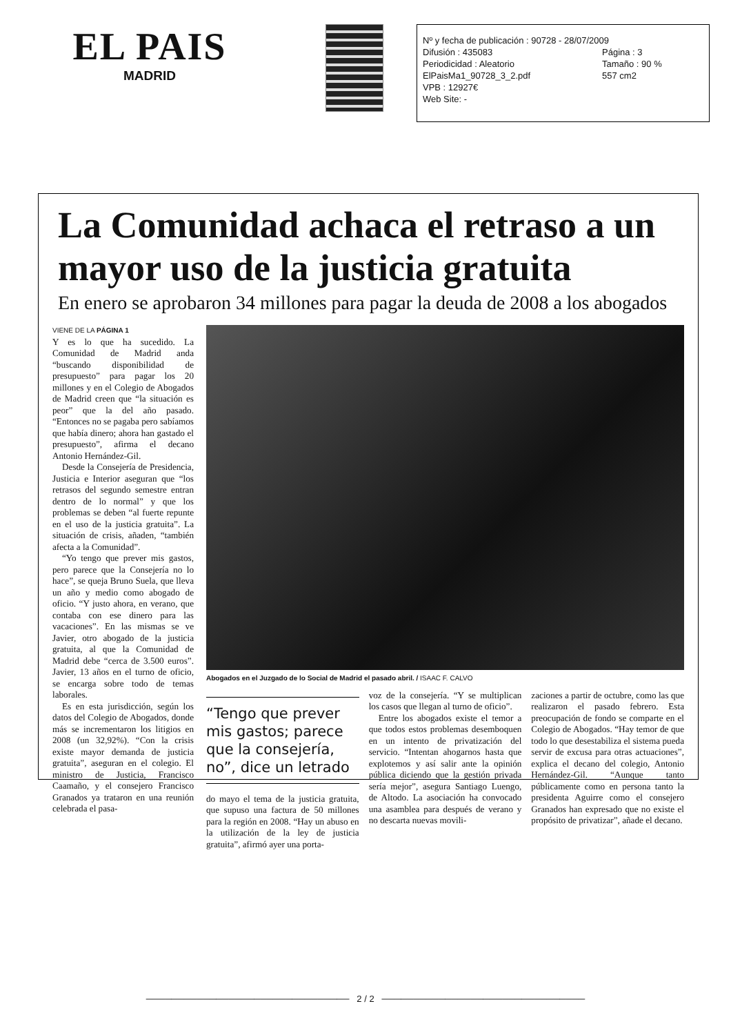EL PAIS
MADRID
Nº y fecha de publicación : 90728 - 28/07/2009
Difusión : 435083 Página : 3
Periodicidad : Aleatorio Tamaño : 90 %
ElPaisMa1_90728_3_2.pdf 557 cm2
VPB : 12927€
Web Site: -
La Comunidad achaca el retraso a un mayor uso de la justicia gratuita
En enero se aprobaron 34 millones para pagar la deuda de 2008 a los abogados
VIENE DE LA PÁGINA 1
Y es lo que ha sucedido. La Comunidad de Madrid anda “buscando disponibilidad de presupuesto” para pagar los 20 millones y en el Colegio de Abogados de Madrid creen que “la situación es peor” que la del año pasado. “Entonces no se pagaba pero sabíamos que había dinero; ahora han gastado el presupuesto”, afirma el decano Antonio Hernández-Gil.
Desde la Consejería de Presidencia, Justicia e Interior aseguran que “los retrasos del segundo semestre entran dentro de lo normal” y que los problemas se deben “al fuerte repunte en el uso de la justicia gratuita”. La situación de crisis, añaden, “también afecta a la Comunidad”.
“Yo tengo que prever mis gastos, pero parece que la Consejería no lo hace”, se queja Bruno Suela, que lleva un año y medio como abogado de oficio. “Y justo ahora, en verano, que contaba con ese dinero para las vacaciones”. En las mismas se ve Javier, otro abogado de la justicia gratuita, al que la Comunidad de Madrid debe “cerca de 3.500 euros”. Javier, 13 años en el turno de oficio, se encarga sobre todo de temas laborales.
Es en esta jurisdicción, según los datos del Colegio de Abogados, donde más se incrementaron los litigios en 2008 (un 32,92%). “Con la crisis existe mayor demanda de justicia gratuita”, aseguran en el colegio. El ministro de Justicia, Francisco Caamaño, y el consejero Francisco Granados ya trataron en una reunión celebrada el pasa-
Abogados en el Juzgado de lo Social de Madrid el pasado abril. / ISAAC F. CALVO
“Tengo que prever mis gastos; parece que la consejería, no”, dice un letrado
do mayo el tema de la justicia gratuita, que supuso una factura de 50 millones para la región en 2008. “Hay un abuso en la utilización de la ley de justicia gratuita”, afirmó ayer una porta-
voz de la consejería. “Y se multiplican los casos que llegan al turno de oficio”.
Entre los abogados existe el temor a que todos estos problemas desemboquen en un intento de privatización del servicio. “Intentan ahogarnos hasta que explotemos y así salir ante la opinión pública diciendo que la gestión privada sería mejor”, asegura Santiago Luengo, de Altodo. La asociación ha convocado una asamblea para después de verano y no descarta nuevas movili-
zaciones a partir de octubre, como las que realizaron el pasado febrero. Esta preocupación de fondo se comparte en el Colegio de Abogados. “Hay temor de que todo lo que desestabiliza el sistema pueda servir de excusa para otras actuaciones”, explica el decano del colegio, Antonio Hernández-Gil. “Aunque tanto públicamente como en persona tanto la presidenta Aguirre como el consejero Granados han expresado que no existe el propósito de privatizar”, añade el decano.
──────────────────────────────── 2 / 2 ────────────────────────────────